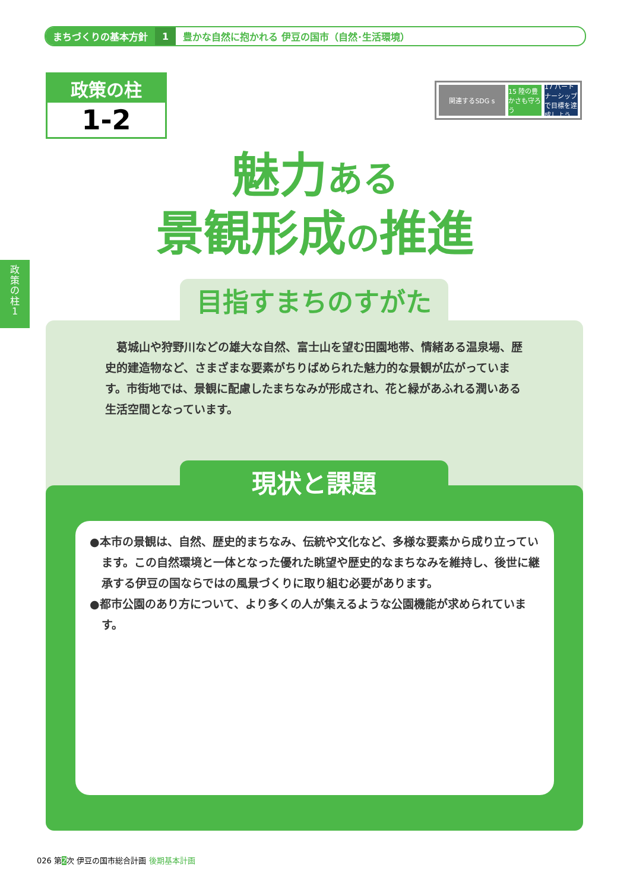まちづくりの基本方針 1 豊かな自然に抱かれる 伊豆の国市（自然･生活環境）
政策の柱
1-2
関連するSDG s 15 陸の豊かさも守ろう 17 パートナーシップで目標を達成しよう
政
策
の
柱
1
魅力ある
景観形成の推進
　葛城山や狩野川などの雄大な自然、富士山を望む田園地帯、情緒ある温泉場、歴史的建造物など、さまざまな要素がちりばめられた魅力的な景観が広がっています。市街地では、景観に配慮したまちなみが形成され、花と緑があふれる潤いある生活空間となっています。
目指すまちのすがた
●本市の景観は、自然、歴史的まちなみ、伝統や文化など、多様な要素から成り立っています。この自然環境と一体となった優れた眺望や歴史的なまちなみを維持し、後世に継承する伊豆の国ならではの風景づくりに取り組む必要があります。
●都市公園のあり方について、より多くの人が集えるような公園機能が求められています。
現状と課題
026 第2次 伊豆の国市総合計画 後期基本計画